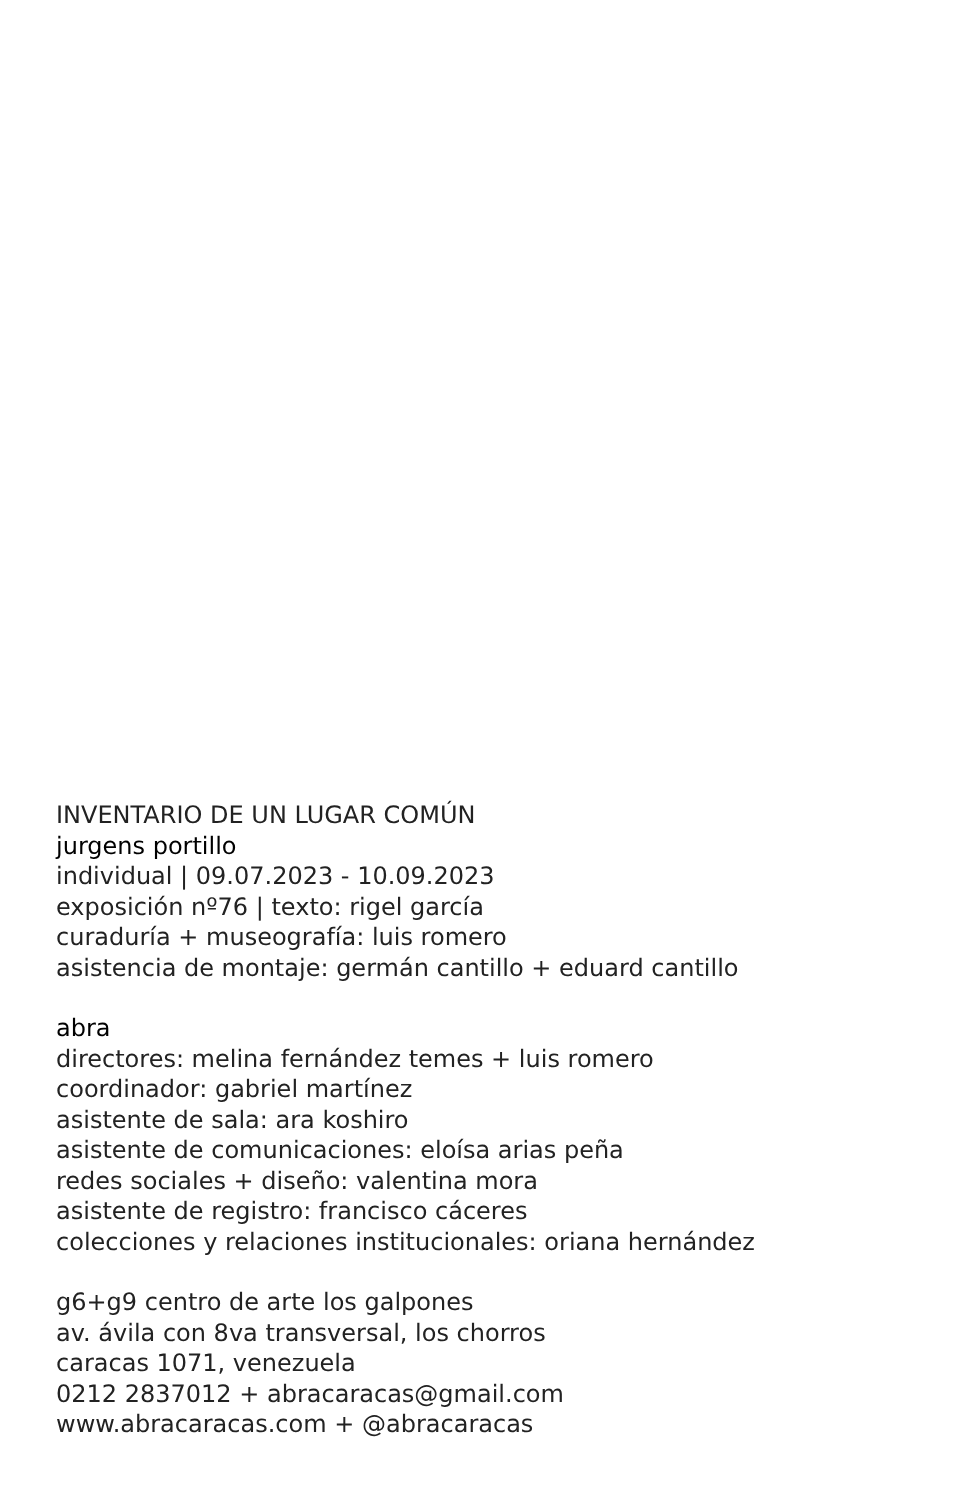INVENTARIO DE UN LUGAR COMÚN
jurgens portillo
individual | 09.07.2023 - 10.09.2023
exposición nº76 | texto: rigel garcía
curaduría + museografía: luis romero
asistencia de montaje: germán cantillo + eduard cantillo
abra
directores: melina fernández temes + luis romero
coordinador: gabriel martínez
asistente de sala: ara koshiro
asistente de comunicaciones: eloísa arias peña
redes sociales + diseño: valentina mora
asistente de registro: francisco cáceres
colecciones y relaciones institucionales: oriana hernández
g6+g9 centro de arte los galpones
av. ávila con 8va transversal, los chorros
caracas 1071, venezuela
0212 2837012 + abracaracas@gmail.com
www.abracaracas.com + @abracaracas